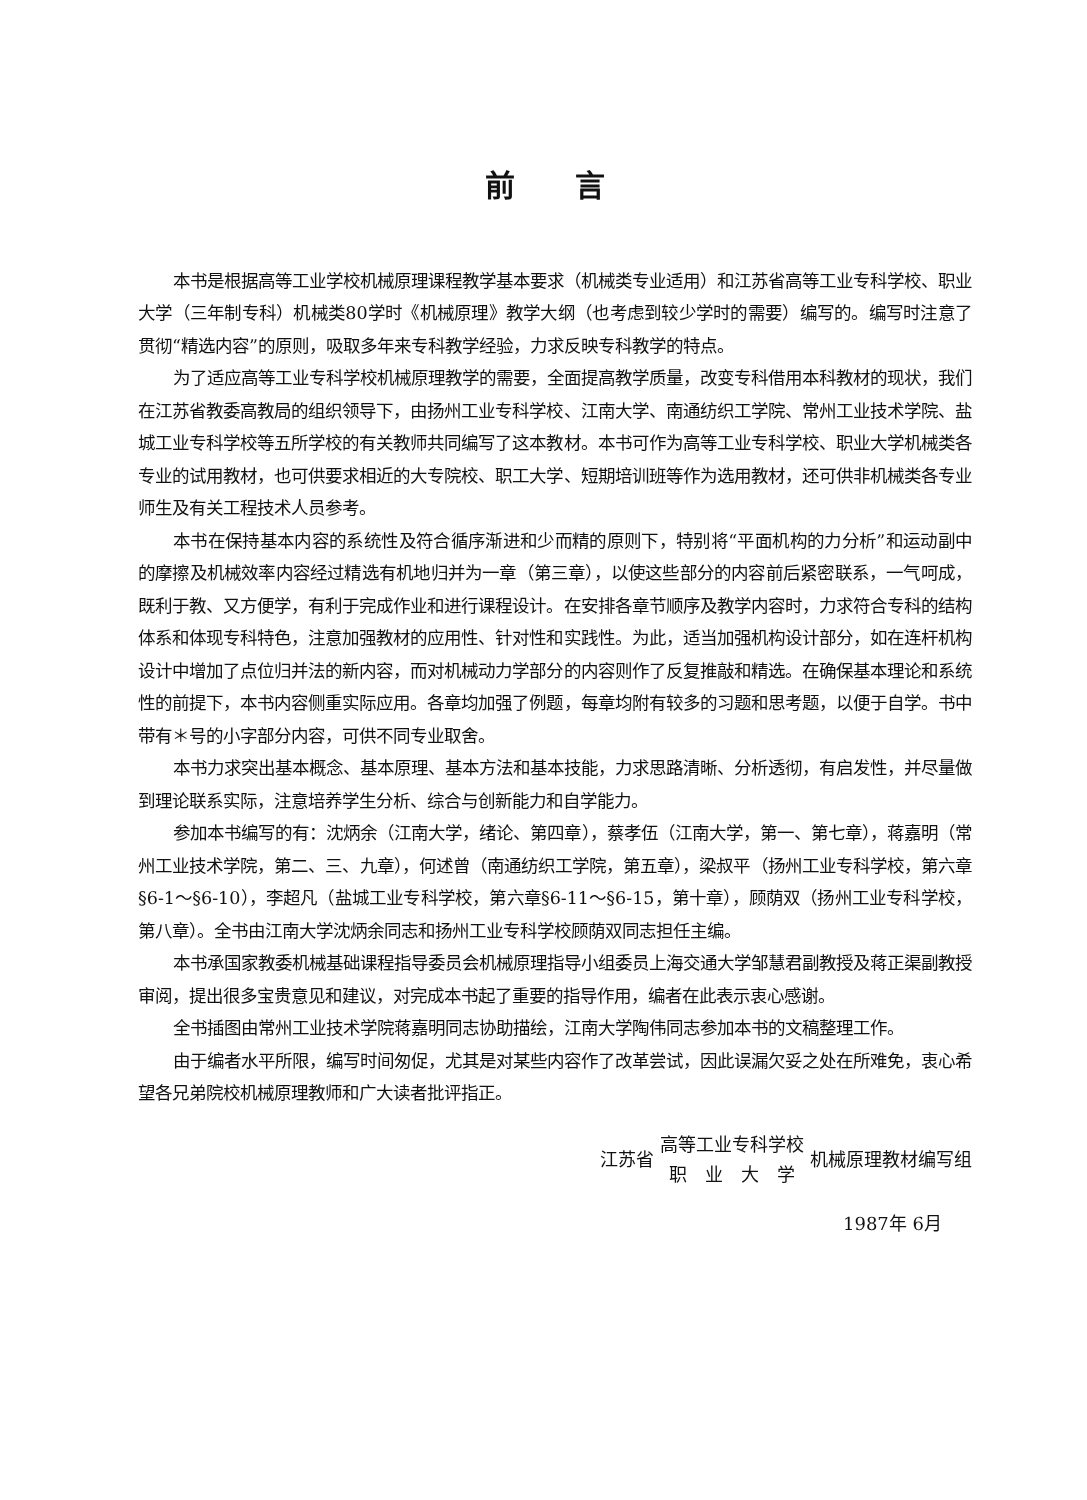前言
本书是根据高等工业学校机械原理课程教学基本要求（机械类专业适用）和江苏省高等工业专科学校、职业大学（三年制专科）机械类80学时《机械原理》教学大纲（也考虑到较少学时的需要）编写的。编写时注意了贯彻“精选内容”的原则，吸取多年来专科教学经验，力求反映专科教学的特点。
为了适应高等工业专科学校机械原理教学的需要，全面提高教学质量，改变专科借用本科教材的现状，我们在江苏省教委高教局的组织领导下，由扬州工业专科学校、江南大学、南通纺织工学院、常州工业技术学院、盐城工业专科学校等五所学校的有关教师共同编写了这本教材。本书可作为高等工业专科学校、职业大学机械类各专业的试用教材，也可供要求相近的大专院校、职工大学、短期培训班等作为选用教材，还可供非机械类各专业师生及有关工程技术人员参考。
本书在保持基本内容的系统性及符合循序渐进和少而精的原则下，特别将“平面机构的力分析”和运动副中的摩擦及机械效率内容经过精选有机地归并为一章（第三章），以使这些部分的内容前后紧密联系，一气呵成，既利于教、又方便学，有利于完成作业和进行课程设计。在安排各章节顺序及教学内容时，力求符合专科的结构体系和体现专科特色，注意加强教材的应用性、针对性和实践性。为此，适当加强机构设计部分，如在连杆机构设计中增加了点位归并法的新内容，而对机械动力学部分的内容则作了反复推敲和精选。在确保基本理论和系统性的前提下，本书内容侧重实际应用。各章均加强了例题，每章均附有较多的习题和思考题，以便于自学。书中带有＊号的小字部分内容，可供不同专业取舍。
本书力求突出基本概念、基本原理、基本方法和基本技能，力求思路清晰、分析透彻，有启发性，并尽量做到理论联系实际，注意培养学生分析、综合与创新能力和自学能力。
参加本书编写的有：沈炳余（江南大学，绪论、第四章），蔡孝伍（江南大学，第一、第七章），蒋嘉明（常州工业技术学院，第二、三、九章），何述曾（南通纺织工学院，第五章），梁叔平（扬州工业专科学校，第六章§6-1～§6-10），李超凡（盐城工业专科学校，第六章§6-11～§6-15，第十章），顾荫双（扬州工业专科学校，第八章）。全书由江南大学沈炳余同志和扬州工业专科学校顾荫双同志担任主编。
本书承国家教委机械基础课程指导委员会机械原理指导小组委员上海交通大学邹慧君副教授及蒋正渠副教授审阅，提出很多宝贵意见和建议，对完成本书起了重要的指导作用，编者在此表示衷心感谢。
全书插图由常州工业技术学院蒋嘉明同志协助描绘，江南大学陶伟同志参加本书的文稿整理工作。
由于编者水平所限，编写时间匆促，尤其是对某些内容作了改革尝试，因此误漏欠妥之处在所难免，衷心希望各兄弟院校机械原理教师和广大读者批评指正。
江苏省 高等工业专科学校
职　业　大　学 机械原理教材编写组
1987年 6月